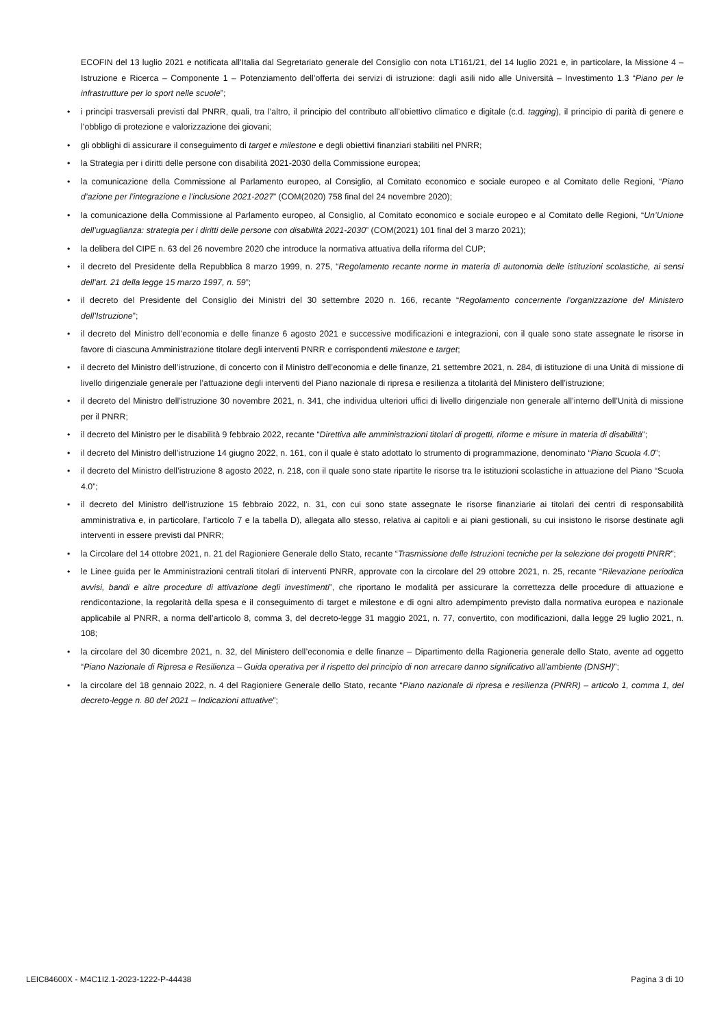ECOFIN del 13 luglio 2021 e notificata all’Italia dal Segretariato generale del Consiglio con nota LT161/21, del 14 luglio 2021 e, in particolare, la Missione 4 – Istruzione e Ricerca – Componente 1 – Potenziamento dell’offerta dei servizi di istruzione: dagli asili nido alle Università – Investimento 1.3 “Piano per le infrastrutture per lo sport nelle scuole”;
• i principi trasversali previsti dal PNRR, quali, tra l’altro, il principio del contributo all’obiettivo climatico e digitale (c.d. tagging), il principio di parità di genere e l’obbligo di protezione e valorizzazione dei giovani;
• gli obblighi di assicurare il conseguimento di target e milestone e degli obiettivi finanziari stabiliti nel PNRR;
• la Strategia per i diritti delle persone con disabilità 2021-2030 della Commissione europea;
• la comunicazione della Commissione al Parlamento europeo, al Consiglio, al Comitato economico e sociale europeo e al Comitato delle Regioni, “Piano d’azione per l’integrazione e l’inclusione 2021-2027” (COM(2020) 758 final del 24 novembre 2020);
• la comunicazione della Commissione al Parlamento europeo, al Consiglio, al Comitato economico e sociale europeo e al Comitato delle Regioni, “Un’Unione dell’uguaglianza: strategia per i diritti delle persone con disabilità 2021-2030” (COM(2021) 101 final del 3 marzo 2021);
• la delibera del CIPE n. 63 del 26 novembre 2020 che introduce la normativa attuativa della riforma del CUP;
• il decreto del Presidente della Repubblica 8 marzo 1999, n. 275, “Regolamento recante norme in materia di autonomia delle istituzioni scolastiche, ai sensi dell'art. 21 della legge 15 marzo 1997, n. 59”;
• il decreto del Presidente del Consiglio dei Ministri del 30 settembre 2020 n. 166, recante “Regolamento concernente l’organizzazione del Ministero dell’Istruzione”;
• il decreto del Ministro dell’economia e delle finanze 6 agosto 2021 e successive modificazioni e integrazioni, con il quale sono state assegnate le risorse in favore di ciascuna Amministrazione titolare degli interventi PNRR e corrispondenti milestone e target;
• il decreto del Ministro dell’istruzione, di concerto con il Ministro dell’economia e delle finanze, 21 settembre 2021, n. 284, di istituzione di una Unità di missione di livello dirigenziale generale per l’attuazione degli interventi del Piano nazionale di ripresa e resilienza a titolarità del Ministero dell’istruzione;
• il decreto del Ministro dell’istruzione 30 novembre 2021, n. 341, che individua ulteriori uffici di livello dirigenziale non generale all’interno dell’Unità di missione per il PNRR;
• il decreto del Ministro per le disabilità 9 febbraio 2022, recante “Direttiva alle amministrazioni titolari di progetti, riforme e misure in materia di disabilità”;
• il decreto del Ministro dell’istruzione 14 giugno 2022, n. 161, con il quale è stato adottato lo strumento di programmazione, denominato “Piano Scuola 4.0”;
• il decreto del Ministro dell’istruzione 8 agosto 2022, n. 218, con il quale sono state ripartite le risorse tra le istituzioni scolastiche in attuazione del Piano “Scuola 4.0”;
• il decreto del Ministro dell’istruzione 15 febbraio 2022, n. 31, con cui sono state assegnate le risorse finanziarie ai titolari dei centri di responsabilità amministrativa e, in particolare, l’articolo 7 e la tabella D), allegata allo stesso, relativa ai capitoli e ai piani gestionali, su cui insistono le risorse destinate agli interventi in essere previsti dal PNRR;
• la Circolare del 14 ottobre 2021, n. 21 del Ragioniere Generale dello Stato, recante “Trasmissione delle Istruzioni tecniche per la selezione dei progetti PNRR”;
• le Linee guida per le Amministrazioni centrali titolari di interventi PNRR, approvate con la circolare del 29 ottobre 2021, n. 25, recante “Rilevazione periodica avvisi, bandi e altre procedure di attivazione degli investimenti”, che riportano le modalità per assicurare la correttezza delle procedure di attuazione e rendicontazione, la regolarità della spesa e il conseguimento di target e milestone e di ogni altro adempimento previsto dalla normativa europea e nazionale applicabile al PNRR, a norma dell’articolo 8, comma 3, del decreto-legge 31 maggio 2021, n. 77, convertito, con modificazioni, dalla legge 29 luglio 2021, n. 108;
• la circolare del 30 dicembre 2021, n. 32, del Ministero dell’economia e delle finanze – Dipartimento della Ragioneria generale dello Stato, avente ad oggetto “Piano Nazionale di Ripresa e Resilienza – Guida operativa per il rispetto del principio di non arrecare danno significativo all’ambiente (DNSH)”;
• la circolare del 18 gennaio 2022, n. 4 del Ragioniere Generale dello Stato, recante “Piano nazionale di ripresa e resilienza (PNRR) – articolo 1, comma 1, del decreto-legge n. 80 del 2021 – Indicazioni attuative”;
LEIC84600X - M4C1I2.1-2023-1222-P-44438 Pagina 3 di 10